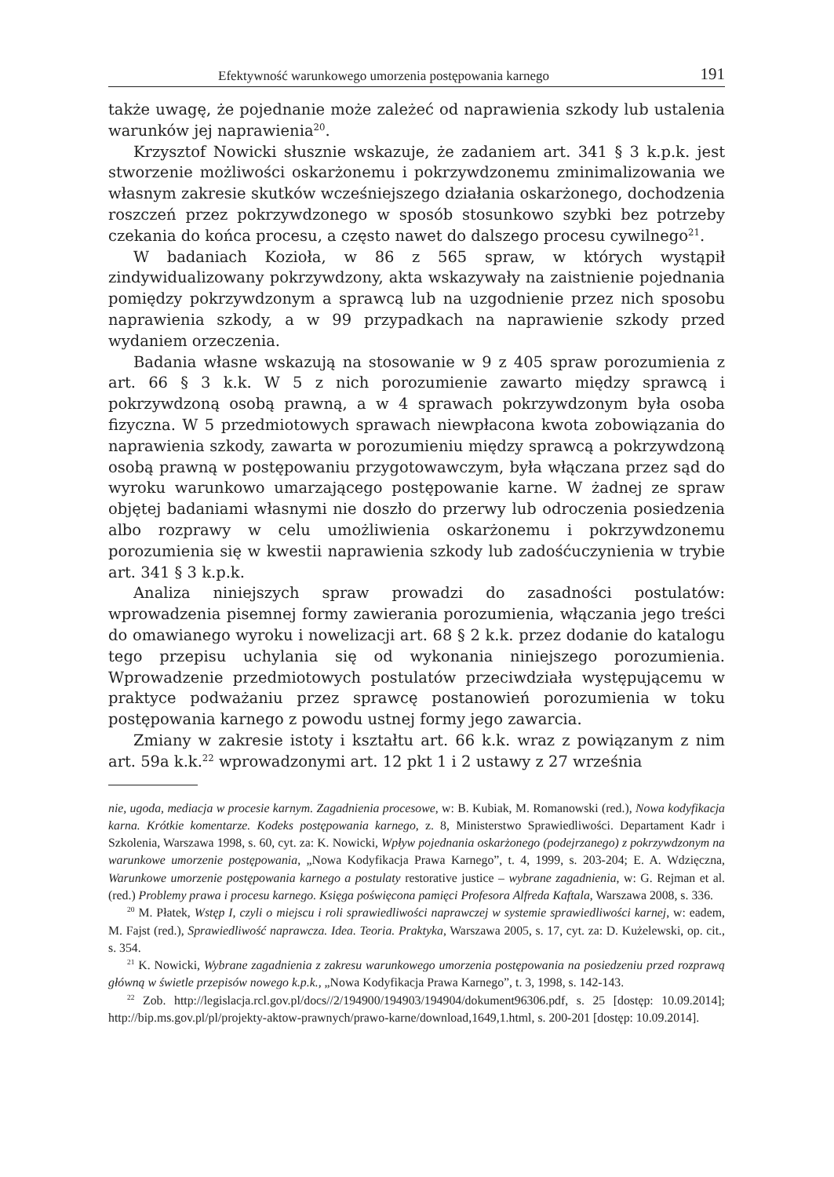Efektywność warunkowego umorzenia postępowania karnego 191
także uwagę, że pojednanie może zależeć od naprawienia szkody lub ustalenia warunków jej naprawienia<sup>20</sup>.
Krzysztof Nowicki słusznie wskazuje, że zadaniem art. 341 § 3 k.p.k. jest stworzenie możliwości oskarżonemu i pokrzywdzonemu zminimalizowania we własnym zakresie skutków wcześniejszego działania oskarżonego, dochodzenia roszczeń przez pokrzywdzonego w sposób stosunkowo szybki bez potrzeby czekania do końca procesu, a często nawet do dalszego procesu cywilnego<sup>21</sup>.
W badaniach Kozioła, w 86 z 565 spraw, w których wystąpił zindywidualizowany pokrzywdzony, akta wskazywały na zaistnienie pojednania pomiędzy pokrzywdzonym a sprawcą lub na uzgodnienie przez nich sposobu naprawienia szkody, a w 99 przypadkach na naprawienie szkody przed wydaniem orzeczenia.
Badania własne wskazują na stosowanie w 9 z 405 spraw porozumienia z art. 66 § 3 k.k. W 5 z nich porozumienie zawarto między sprawcą i pokrzywdzoną osobą prawną, a w 4 sprawach pokrzywdzonym była osoba fizyczna. W 5 przedmiotowych sprawach niewpłacona kwota zobowiązania do naprawienia szkody, zawarta w porozumieniu między sprawcą a pokrzywdzoną osobą prawną w postępowaniu przygotowawczym, była włączana przez sąd do wyroku warunkowo umarzającego postępowanie karne. W żadnej ze spraw objętej badaniami własnymi nie doszło do przerwy lub odroczenia posiedzenia albo rozprawy w celu umożliwienia oskarżonemu i pokrzywdzonemu porozumienia się w kwestii naprawienia szkody lub zadośćuczynienia w trybie art. 341 § 3 k.p.k.
Analiza niniejszych spraw prowadzi do zasadności postulatów: wprowadzenia pisemnej formy zawierania porozumienia, włączania jego treści do omawianego wyroku i nowelizacji art. 68 § 2 k.k. przez dodanie do katalogu tego przepisu uchylania się od wykonania niniejszego porozumienia. Wprowadzenie przedmiotowych postulatów przeciwdziała występującemu w praktyce podważaniu przez sprawcę postanowień porozumienia w toku postępowania karnego z powodu ustnej formy jego zawarcia.
Zmiany w zakresie istoty i kształtu art. 66 k.k. wraz z powiązanym z nim art. 59a k.k.<sup>22</sup> wprowadzonymi art. 12 pkt 1 i 2 ustawy z 27 września
nie, ugoda, mediacja w procesie karnym. Zagadnienia procesowe, w: B. Kubiak, M. Romanowski (red.), Nowa kodyfikacja karna. Krótkie komentarze. Kodeks postępowania karnego, z. 8, Ministerstwo Sprawiedliwości. Departament Kadr i Szkolenia, Warszawa 1998, s. 60, cyt. za: K. Nowicki, Wpływ pojednania oskarżonego (podejrzanego) z pokrzywdzonym na warunkowe umorzenie postępowania, „Nowa Kodyfikacja Prawa Karnego”, t. 4, 1999, s. 203-204; E. A. Wdzięczna, Warunkowe umorzenie postępowania karnego a postulaty restorative justice – wybrane zagadnienia, w: G. Rejman et al. (red.) Problemy prawa i procesu karnego. Księga poświęcona pamięci Profesora Alfreda Kaftala, Warszawa 2008, s. 336.
<sup>20</sup> M. Płatek, Wstęp I, czyli o miejscu i roli sprawiedliwości naprawczej w systemie sprawiedliwości karnej, w: eadem, M. Fajst (red.), Sprawiedliwość naprawcza. Idea. Teoria. Praktyka, Warszawa 2005, s. 17, cyt. za: D. Kużelewski, op. cit., s. 354.
<sup>21</sup> K. Nowicki, Wybrane zagadnienia z zakresu warunkowego umorzenia postępowania na posiedzeniu przed rozprawą główną w świetle przepisów nowego k.p.k., „Nowa Kodyfikacja Prawa Karnego”, t. 3, 1998, s. 142-143.
<sup>22</sup> Zob. http://legislacja.rcl.gov.pl/docs//2/194900/194903/194904/dokument96306.pdf, s. 25 [dostęp: 10.09.2014]; http://bip.ms.gov.pl/pl/projekty-aktow-prawnych/prawo-karne/download,1649,1.html, s. 200-201 [dostęp: 10.09.2014].